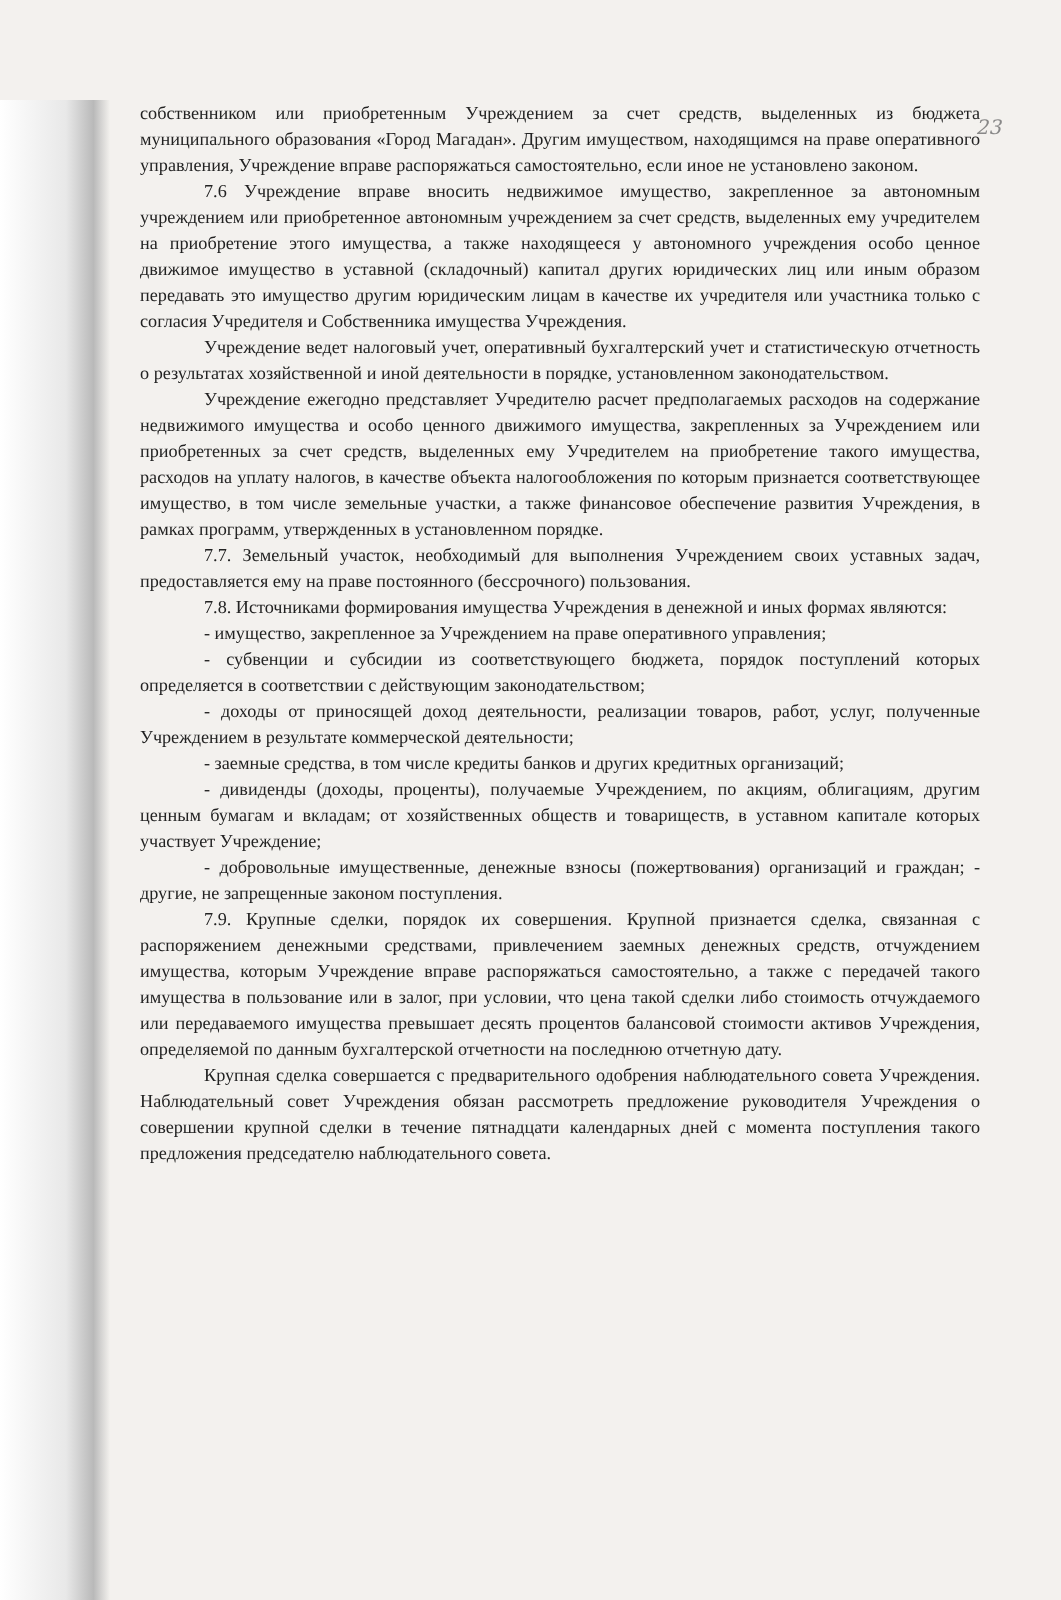23
собственником или приобретенным Учреждением за счет средств, выделенных из бюджета муниципального образования «Город Магадан». Другим имуществом, находящимся на праве оперативного управления, Учреждение вправе распоряжаться самостоятельно, если иное не установлено законом.
7.6 Учреждение вправе вносить недвижимое имущество, закрепленное за автономным учреждением или приобретенное автономным учреждением за счет средств, выделенных ему учредителем на приобретение этого имущества, а также находящееся у автономного учреждения особо ценное движимое имущество в уставной (складочный) капитал других юридических лиц или иным образом передавать это имущество другим юридическим лицам в качестве их учредителя или участника только с согласия Учредителя и Собственника имущества Учреждения.
Учреждение ведет налоговый учет, оперативный бухгалтерский учет и статистическую отчетность о результатах хозяйственной и иной деятельности в порядке, установленном законодательством.
Учреждение ежегодно представляет Учредителю расчет предполагаемых расходов на содержание недвижимого имущества и особо ценного движимого имущества, закрепленных за Учреждением или приобретенных за счет средств, выделенных ему Учредителем на приобретение такого имущества, расходов на уплату налогов, в качестве объекта налогообложения по которым признается соответствующее имущество, в том числе земельные участки, а также финансовое обеспечение развития Учреждения, в рамках программ, утвержденных в установленном порядке.
7.7. Земельный участок, необходимый для выполнения Учреждением своих уставных задач, предоставляется ему на праве постоянного (бессрочного) пользования.
7.8. Источниками формирования имущества Учреждения в денежной и иных формах являются:
- имущество, закрепленное за Учреждением на праве оперативного управления;
- субвенции и субсидии из соответствующего бюджета, порядок поступлений которых определяется в соответствии с действующим законодательством;
- доходы от приносящей доход деятельности, реализации товаров, работ, услуг, полученные Учреждением в результате коммерческой деятельности;
- заемные средства, в том числе кредиты банков и других кредитных организаций;
- дивиденды (доходы, проценты), получаемые Учреждением, по акциям, облигациям, другим ценным бумагам и вкладам; от хозяйственных обществ и товариществ, в уставном капитале которых участвует Учреждение;
- добровольные имущественные, денежные взносы (пожертвования) организаций и граждан; - другие, не запрещенные законом поступления.
7.9. Крупные сделки, порядок их совершения. Крупной признается сделка, связанная с распоряжением денежными средствами, привлечением заемных денежных средств, отчуждением имущества, которым Учреждение вправе распоряжаться самостоятельно, а также с передачей такого имущества в пользование или в залог, при условии, что цена такой сделки либо стоимость отчуждаемого или передаваемого имущества превышает десять процентов балансовой стоимости активов Учреждения, определяемой по данным бухгалтерской отчетности на последнюю отчетную дату.
Крупная сделка совершается с предварительного одобрения наблюдательного совета Учреждения. Наблюдательный совет Учреждения обязан рассмотреть предложение руководителя Учреждения о совершении крупной сделки в течение пятнадцати календарных дней с момента поступления такого предложения председателю наблюдательного совета.